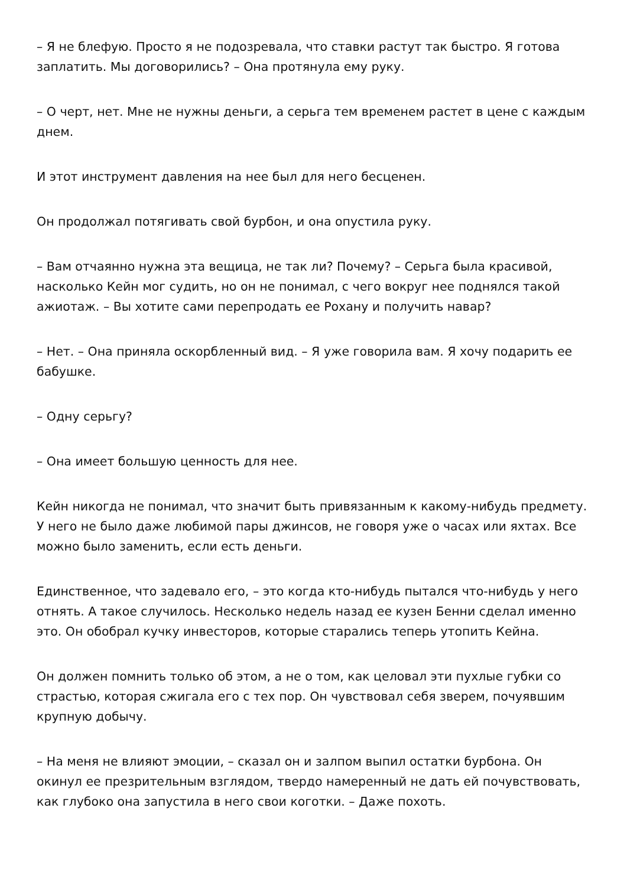– Я не блефую. Просто я не подозревала, что ставки растут так быстро. Я готова заплатить. Мы договорились? – Она протянула ему руку.
– О черт, нет. Мне не нужны деньги, а серьга тем временем растет в цене с каждым днем.
И этот инструмент давления на нее был для него бесценен.
Он продолжал потягивать свой бурбон, и она опустила руку.
– Вам отчаянно нужна эта вещица, не так ли? Почему? – Серьга была красивой, насколько Кейн мог судить, но он не понимал, с чего вокруг нее поднялся такой ажиотаж. – Вы хотите сами перепродать ее Рохану и получить навар?
– Нет. – Она приняла оскорбленный вид. – Я уже говорила вам. Я хочу подарить ее бабушке.
– Одну серьгу?
– Она имеет большую ценность для нее.
Кейн никогда не понимал, что значит быть привязанным к какому-нибудь предмету. У него не было даже любимой пары джинсов, не говоря уже о часах или яхтах. Все можно было заменить, если есть деньги.
Единственное, что задевало его, – это когда кто-нибудь пытался что-нибудь у него отнять. А такое случилось. Несколько недель назад ее кузен Бенни сделал именно это. Он обобрал кучку инвесторов, которые старались теперь утопить Кейна.
Он должен помнить только об этом, а не о том, как целовал эти пухлые губки со страстью, которая сжигала его с тех пор. Он чувствовал себя зверем, почуявшим крупную добычу.
– На меня не влияют эмоции, – сказал он и залпом выпил остатки бурбона. Он окинул ее презрительным взглядом, твердо намеренный не дать ей почувствовать, как глубоко она запустила в него свои коготки. – Даже похоть.